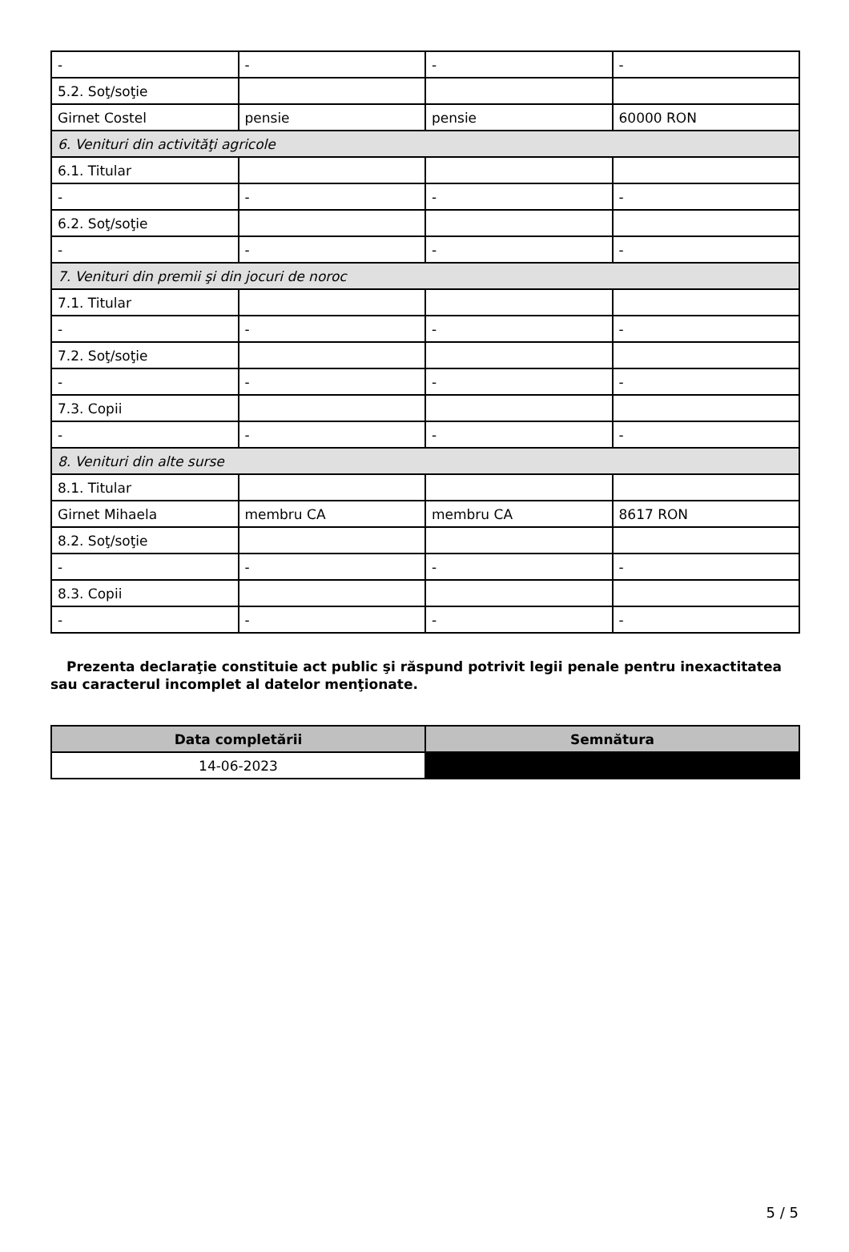| - | - | - | - |
| 5.2. Soţ/soţie | | | |
| Girnet Costel | pensie | pensie | 60000 RON |
| 6. Venituri din activităţi agricole | | | |
| 6.1. Titular | | | |
| - | - | - | - |
| 6.2. Soţ/soţie | | | |
| - | - | - | - |
| 7. Venituri din premii şi din jocuri de noroc | | | |
| 7.1. Titular | | | |
| - | - | - | - |
| 7.2. Soţ/soţie | | | |
| - | - | - | - |
| 7.3. Copii | | | |
| - | - | - | - |
| 8. Venituri din alte surse | | | |
| 8.1. Titular | | | |
| Girnet Mihaela | membru CA | membru CA | 8617 RON |
| 8.2. Soţ/soţie | | | |
| - | - | - | - |
| 8.3. Copii | | | |
| - | - | - | - |
Prezenta declaraţie constituie act public şi răspund potrivit legii penale pentru inexactitatea sau caracterul incomplet al datelor menţionate.
| Data completării | Semnătura |
| --- | --- |
| 14-06-2023 | |
5 / 5